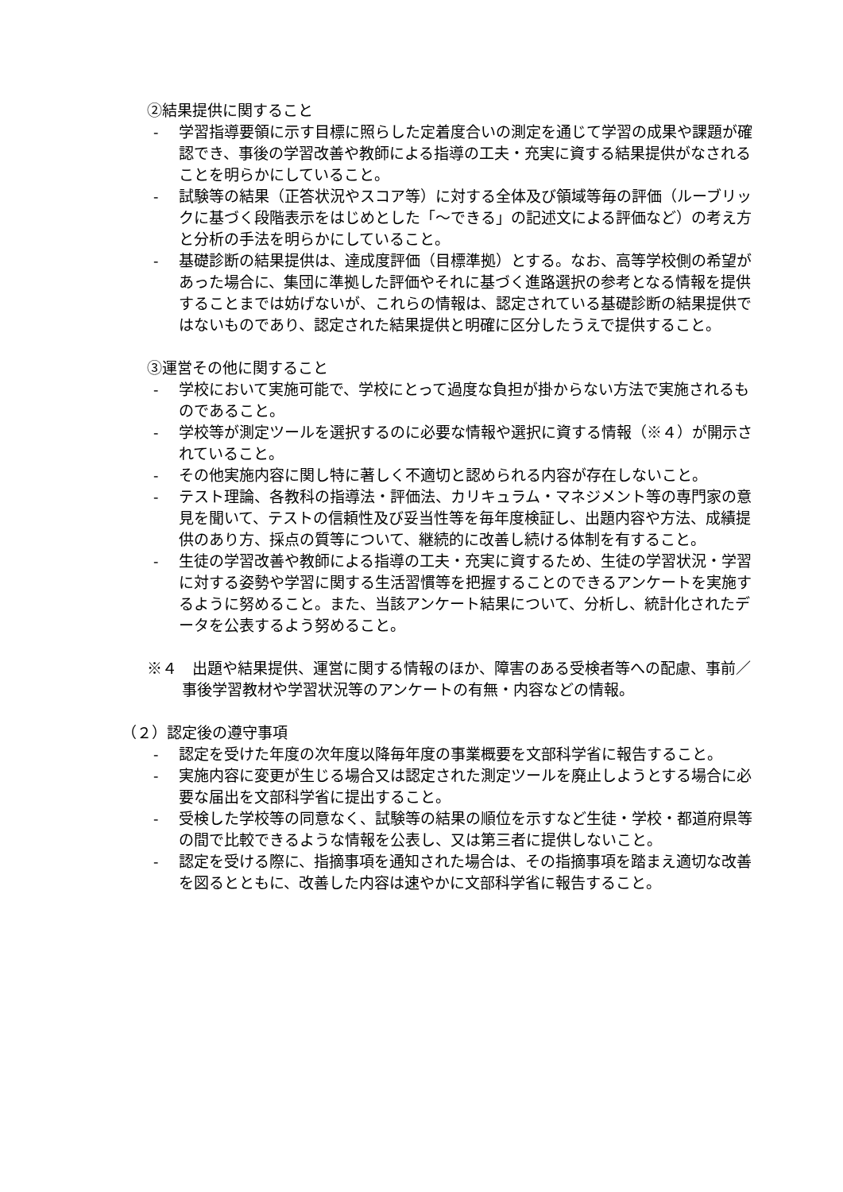②結果提供に関すること
- 学習指導要領に示す目標に照らした定着度合いの測定を通じて学習の成果や課題が確認でき、事後の学習改善や教師による指導の工夫・充実に資する結果提供がなされることを明らかにしていること。
- 試験等の結果（正答状況やスコア等）に対する全体及び領域等毎の評価（ルーブリックに基づく段階表示をはじめとした「〜できる」の記述文による評価など）の考え方と分析の手法を明らかにしていること。
- 基礎診断の結果提供は、達成度評価（目標準拠）とする。なお、高等学校側の希望があった場合に、集団に準拠した評価やそれに基づく進路選択の参考となる情報を提供することまでは妨げないが、これらの情報は、認定されている基礎診断の結果提供ではないものであり、認定された結果提供と明確に区分したうえで提供すること。
③運営その他に関すること
- 学校において実施可能で、学校にとって過度な負担が掛からない方法で実施されるものであること。
- 学校等が測定ツールを選択するのに必要な情報や選択に資する情報（※４）が開示されていること。
- その他実施内容に関し特に著しく不適切と認められる内容が存在しないこと。
- テスト理論、各教科の指導法・評価法、カリキュラム・マネジメント等の専門家の意見を聞いて、テストの信頼性及び妥当性等を毎年度検証し、出題内容や方法、成績提供のあり方、採点の質等について、継続的に改善し続ける体制を有すること。
- 生徒の学習改善や教師による指導の工夫・充実に資するため、生徒の学習状況・学習に対する姿勢や学習に関する生活習慣等を把握することのできるアンケートを実施するように努めること。また、当該アンケート結果について、分析し、統計化されたデータを公表するよう努めること。
※４　出題や結果提供、運営に関する情報のほか、障害のある受検者等への配慮、事前／事後学習教材や学習状況等のアンケートの有無・内容などの情報。
（２）認定後の遵守事項
- 認定を受けた年度の次年度以降毎年度の事業概要を文部科学省に報告すること。
- 実施内容に変更が生じる場合又は認定された測定ツールを廃止しようとする場合に必要な届出を文部科学省に提出すること。
- 受検した学校等の同意なく、試験等の結果の順位を示すなど生徒・学校・都道府県等の間で比較できるような情報を公表し、又は第三者に提供しないこと。
- 認定を受ける際に、指摘事項を通知された場合は、その指摘事項を踏まえ適切な改善を図るとともに、改善した内容は速やかに文部科学省に報告すること。